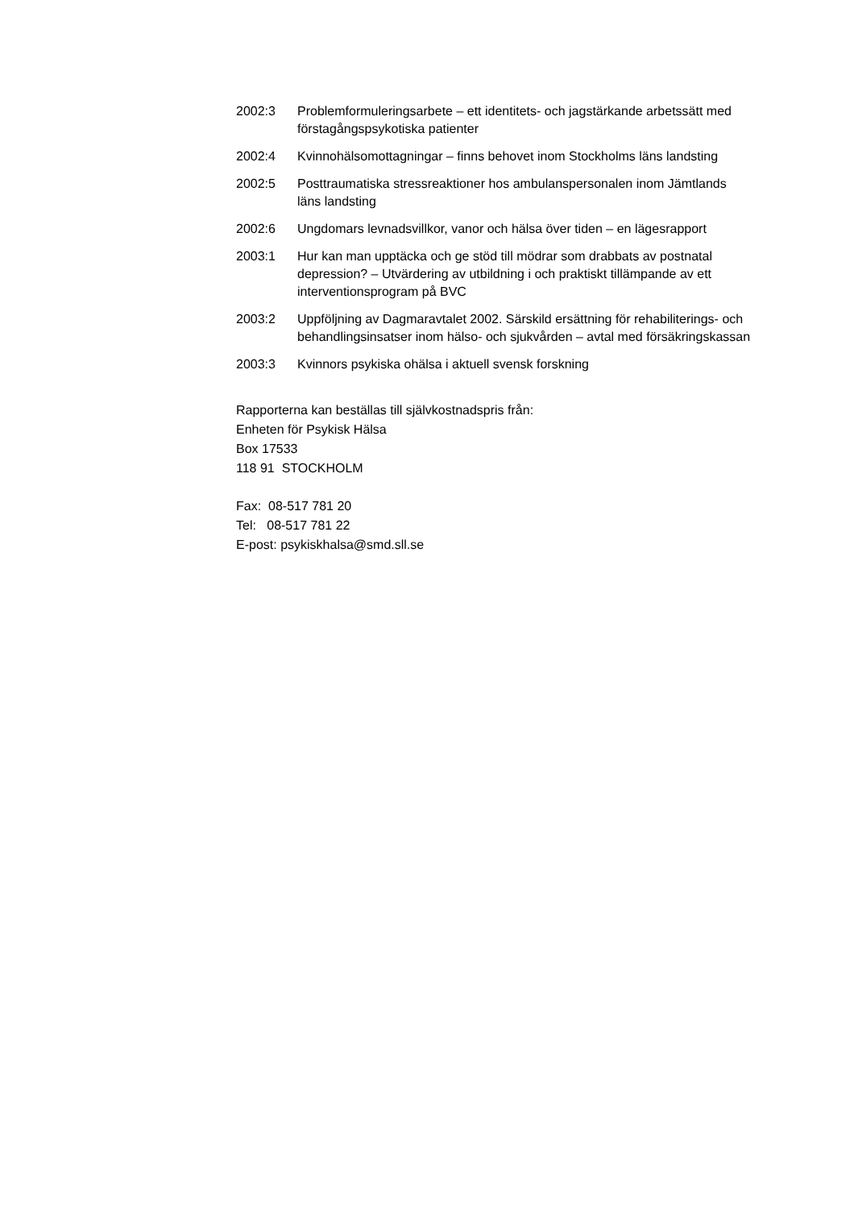2002:3 Problemformuleringsarbete – ett identitets- och jagstärkande arbetssätt med förstagångspsykotiska patienter
2002:4 Kvinnohälsomottagningar – finns behovet inom Stockholms läns landsting
2002:5 Posttraumatiska stressreaktioner hos ambulanspersonalen inom Jämtlands läns landsting
2002:6 Ungdomars levnadsvillkor, vanor och hälsa över tiden – en lägesrapport
2003:1 Hur kan man upptäcka och ge stöd till mödrar som drabbats av postnatal depression? – Utvärdering av utbildning i och praktiskt tillämpande av ett interventionsprogram på BVC
2003:2 Uppföljning av Dagmaravtalet 2002. Särskild ersättning för rehabiliterings- och behandlingsinsatser inom hälso- och sjukvården – avtal med försäkringskassan
2003:3 Kvinnors psykiska ohälsa i aktuell svensk forskning
Rapporterna kan beställas till självkostnadspris från:
Enheten för Psykisk Hälsa
Box 17533
118 91 STOCKHOLM
Fax: 08-517 781 20
Tel: 08-517 781 22
E-post: psykiskhalsa@smd.sll.se